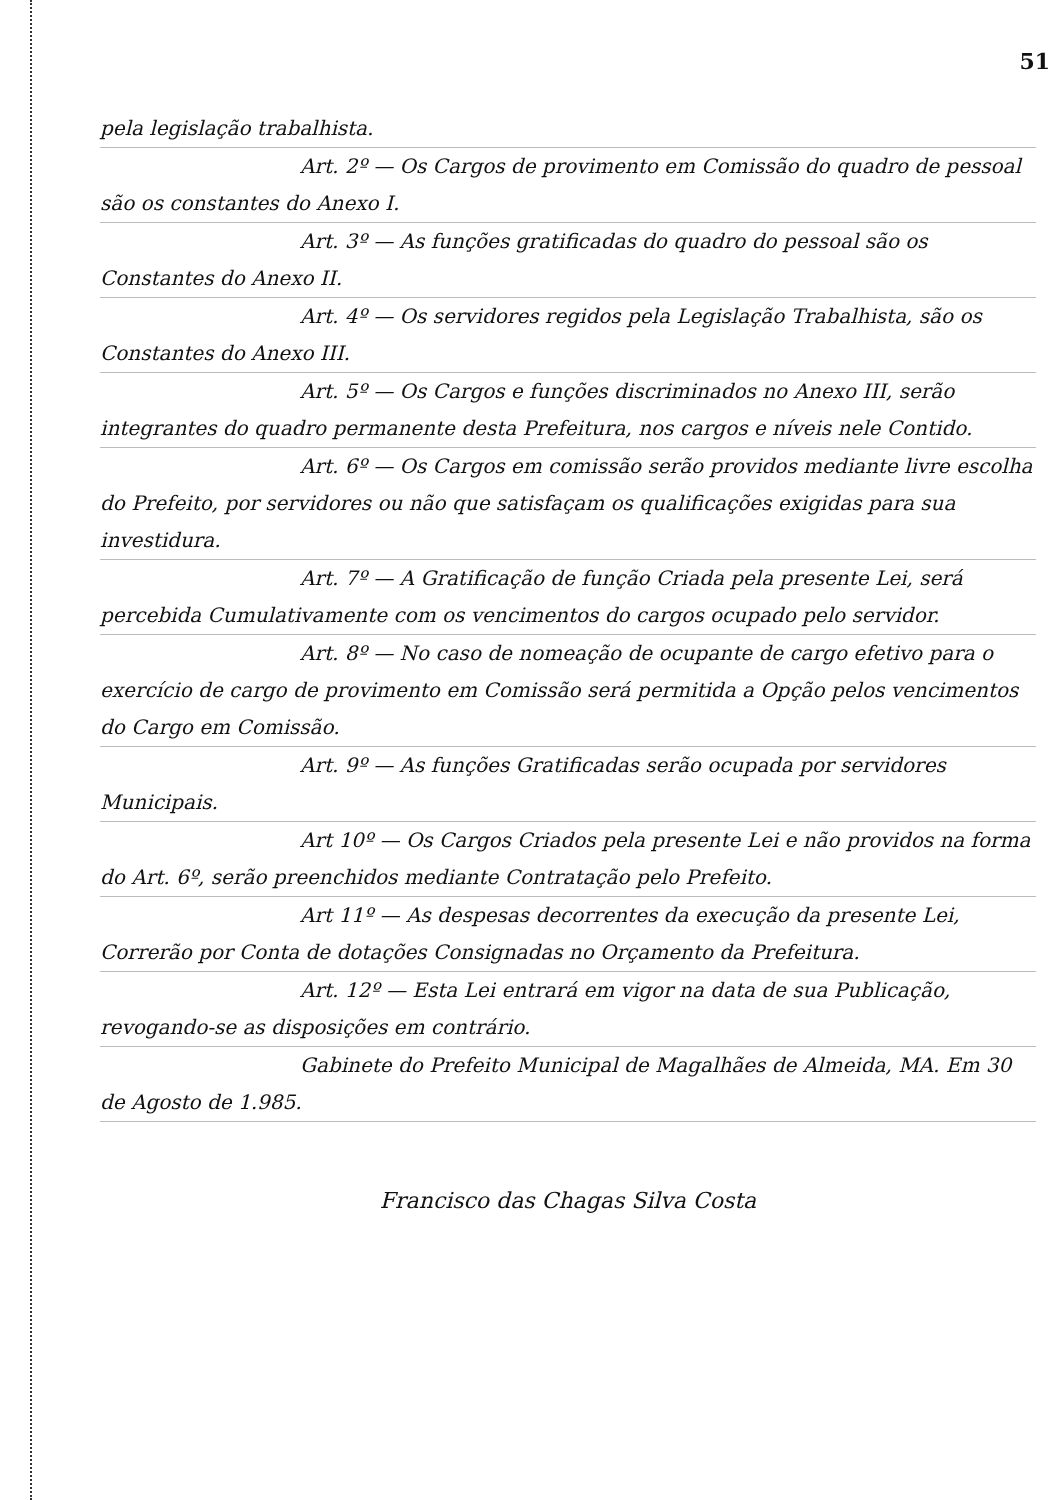51
pela legislação trabalhista.
Art. 2º — Os Cargos de provimento em Comissão do quadro de pessoal são os constantes do Anexo I.
Art. 3º — As funções gratificadas do quadro do pessoal são os Constantes do Anexo II.
Art. 4º — Os servidores regidos pela Legislação Trabalhista, são os Constantes do Anexo III.
Art. 5º — Os Cargos e funções discriminados no Anexo III, serão integrantes do quadro permanente desta Prefeitura, nos cargos e níveis nele Contido.
Art. 6º — Os Cargos em comissão serão providos mediante livre escolha do Prefeito, por servidores ou não que satisfaçam os qualificações exigidas para sua investidura.
Art. 7º — A Gratificação de função Criada pela presente Lei, será percebida Cumulativamente com os vencimentos do cargos ocupado pelo servidor.
Art. 8º — No caso de nomeação de ocupante de cargo efetivo para o exercício de cargo de provimento em Comissão será permitida a Opção pelos vencimentos do Cargo em Comissão.
Art. 9º — As funções Gratificadas serão ocupada por servidores Municipais.
Art 10º — Os Cargos Criados pela presente Lei e não providos na forma do Art. 6º, serão preenchidos mediante Contratação pelo Prefeito.
Art 11º — As despesas decorrentes da execução da presente Lei, Correrão por Conta de dotações Consignadas no Orçamento da Prefeitura.
Art. 12º — Esta Lei entrará em vigor na data de sua Publicação, revogando-se as disposições em contrário.
Gabinete do Prefeito Municipal de Magalhães de Almeida, MA. Em 30 de Agosto de 1.985.
Francisco das Chagas Silva Costa